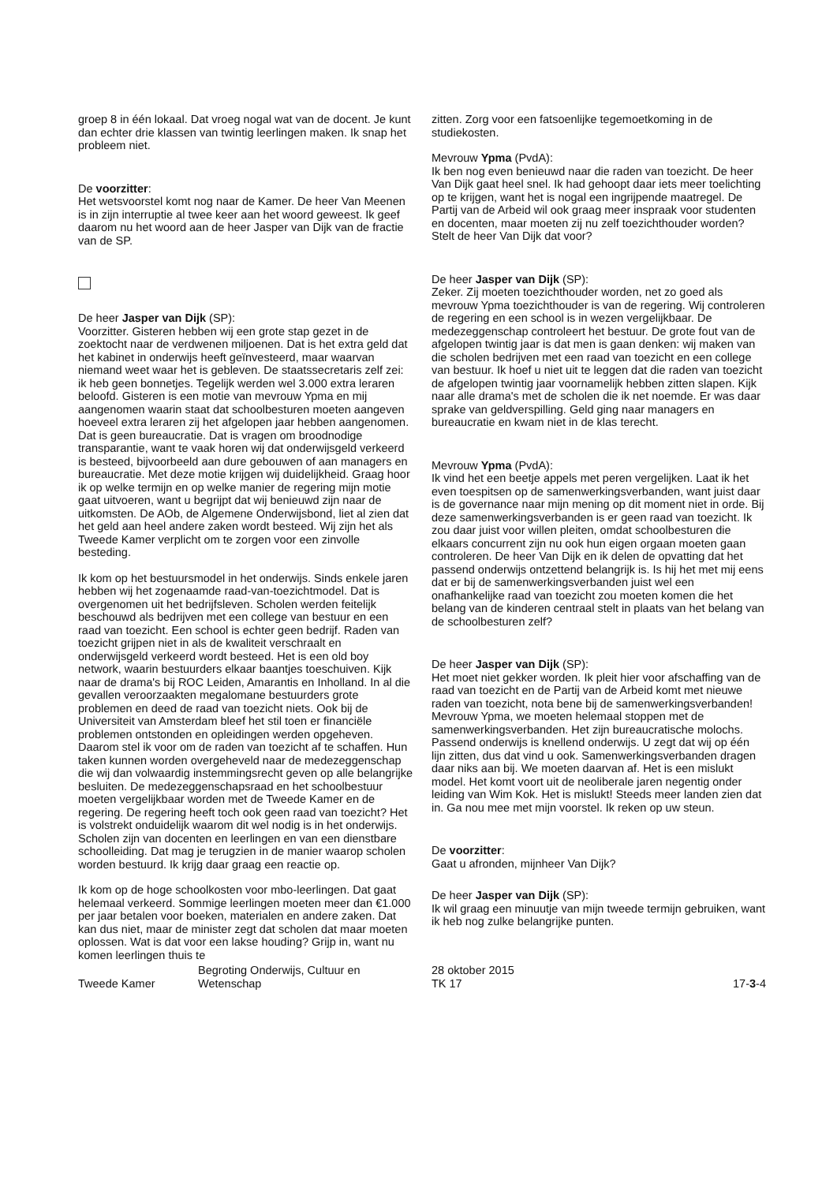groep 8 in één lokaal. Dat vroeg nogal wat van de docent. Je kunt dan echter drie klassen van twintig leerlingen maken. Ik snap het probleem niet.
De voorzitter:
Het wetsvoorstel komt nog naar de Kamer. De heer Van Meenen is in zijn interruptie al twee keer aan het woord geweest. Ik geef daarom nu het woord aan de heer Jasper van Dijk van de fractie van de SP.
De heer Jasper van Dijk (SP):
Voorzitter. Gisteren hebben wij een grote stap gezet in de zoektocht naar de verdwenen miljoenen. Dat is het extra geld dat het kabinet in onderwijs heeft geïnvesteerd, maar waarvan niemand weet waar het is gebleven. De staatssecretaris zelf zei: ik heb geen bonnetjes. Tegelijk werden wel 3.000 extra leraren beloofd. Gisteren is een motie van mevrouw Ypma en mij aangenomen waarin staat dat schoolbesturen moeten aangeven hoeveel extra leraren zij het afgelopen jaar hebben aangenomen. Dat is geen bureaucratie. Dat is vragen om broodnodige transparantie, want te vaak horen wij dat onderwijsgeld verkeerd is besteed, bijvoorbeeld aan dure gebouwen of aan managers en bureaucratie. Met deze motie krijgen wij duidelijkheid. Graag hoor ik op welke termijn en op welke manier de regering mijn motie gaat uitvoeren, want u begrijpt dat wij benieuwd zijn naar de uitkomsten. De AOb, de Algemene Onderwijsbond, liet al zien dat het geld aan heel andere zaken wordt besteed. Wij zijn het als Tweede Kamer verplicht om te zorgen voor een zinvolle besteding.
Ik kom op het bestuursmodel in het onderwijs. Sinds enkele jaren hebben wij het zogenaamde raad-van-toezichtmodel. Dat is overgenomen uit het bedrijfsleven. Scholen werden feitelijk beschouwd als bedrijven met een college van bestuur en een raad van toezicht. Een school is echter geen bedrijf. Raden van toezicht grijpen niet in als de kwaliteit verschraalt en onderwijsgeld verkeerd wordt besteed. Het is een old boy network, waarin bestuurders elkaar baantjes toeschuiven. Kijk naar de drama's bij ROC Leiden, Amarantis en Inholland. In al die gevallen veroorzaakten megalomane bestuurders grote problemen en deed de raad van toezicht niets. Ook bij de Universiteit van Amsterdam bleef het stil toen er financiële problemen ontstonden en opleidingen werden opgeheven. Daarom stel ik voor om de raden van toezicht af te schaffen. Hun taken kunnen worden overgeheveld naar de medezeggenschap die wij dan volwaardig instemmingsrecht geven op alle belangrijke besluiten. De medezeggenschapsraad en het schoolbestuur moeten vergelijkbaar worden met de Tweede Kamer en de regering. De regering heeft toch ook geen raad van toezicht? Het is volstrekt onduidelijk waarom dit wel nodig is in het onderwijs. Scholen zijn van docenten en leerlingen en van een dienstbare schoolleiding. Dat mag je terugzien in de manier waarop scholen worden bestuurd. Ik krijg daar graag een reactie op.
Ik kom op de hoge schoolkosten voor mbo-leerlingen. Dat gaat helemaal verkeerd. Sommige leerlingen moeten meer dan €1.000 per jaar betalen voor boeken, materialen en andere zaken. Dat kan dus niet, maar de minister zegt dat scholen dat maar moeten oplossen. Wat is dat voor een lakse houding? Grijp in, want nu komen leerlingen thuis te
zitten. Zorg voor een fatsoenlijke tegemoetkoming in de studiekosten.
Mevrouw Ypma (PvdA):
Ik ben nog even benieuwd naar die raden van toezicht. De heer Van Dijk gaat heel snel. Ik had gehoopt daar iets meer toelichting op te krijgen, want het is nogal een ingrijpende maatregel. De Partij van de Arbeid wil ook graag meer inspraak voor studenten en docenten, maar moeten zij nu zelf toezichthouder worden? Stelt de heer Van Dijk dat voor?
De heer Jasper van Dijk (SP):
Zeker. Zij moeten toezichthouder worden, net zo goed als mevrouw Ypma toezichthouder is van de regering. Wij controleren de regering en een school is in wezen vergelijkbaar. De medezeggenschap controleert het bestuur. De grote fout van de afgelopen twintig jaar is dat men is gaan denken: wij maken van die scholen bedrijven met een raad van toezicht en een college van bestuur. Ik hoef u niet uit te leggen dat die raden van toezicht de afgelopen twintig jaar voornamelijk hebben zitten slapen. Kijk naar alle drama's met de scholen die ik net noemde. Er was daar sprake van geldverspilling. Geld ging naar managers en bureaucratie en kwam niet in de klas terecht.
Mevrouw Ypma (PvdA):
Ik vind het een beetje appels met peren vergelijken. Laat ik het even toespitsen op de samenwerkingsverbanden, want juist daar is de governance naar mijn mening op dit moment niet in orde. Bij deze samenwerkingsverbanden is er geen raad van toezicht. Ik zou daar juist voor willen pleiten, omdat schoolbesturen die elkaars concurrent zijn nu ook hun eigen orgaan moeten gaan controleren. De heer Van Dijk en ik delen de opvatting dat het passend onderwijs ontzettend belangrijk is. Is hij het met mij eens dat er bij de samenwerkingsverbanden juist wel een onafhankelijke raad van toezicht zou moeten komen die het belang van de kinderen centraal stelt in plaats van het belang van de schoolbesturen zelf?
De heer Jasper van Dijk (SP):
Het moet niet gekker worden. Ik pleit hier voor afschaffing van de raad van toezicht en de Partij van de Arbeid komt met nieuwe raden van toezicht, nota bene bij de samenwerkingsverbanden! Mevrouw Ypma, we moeten helemaal stoppen met de samenwerkingsverbanden. Het zijn bureaucratische molochs. Passend onderwijs is knellend onderwijs. U zegt dat wij op één lijn zitten, dus dat vind u ook. Samenwerkingsverbanden dragen daar niks aan bij. We moeten daarvan af. Het is een mislukt model. Het komt voort uit de neoliberale jaren negentig onder leiding van Wim Kok. Het is mislukt! Steeds meer landen zien dat in. Ga nou mee met mijn voorstel. Ik reken op uw steun.
De voorzitter:
Gaat u afronden, mijnheer Van Dijk?
De heer Jasper van Dijk (SP):
Ik wil graag een minuutje van mijn tweede termijn gebruiken, want ik heb nog zulke belangrijke punten.
Tweede Kamer
Begroting Onderwijs, Cultuur en
Wetenschap
28 oktober 2015
TK 17
17-3-4